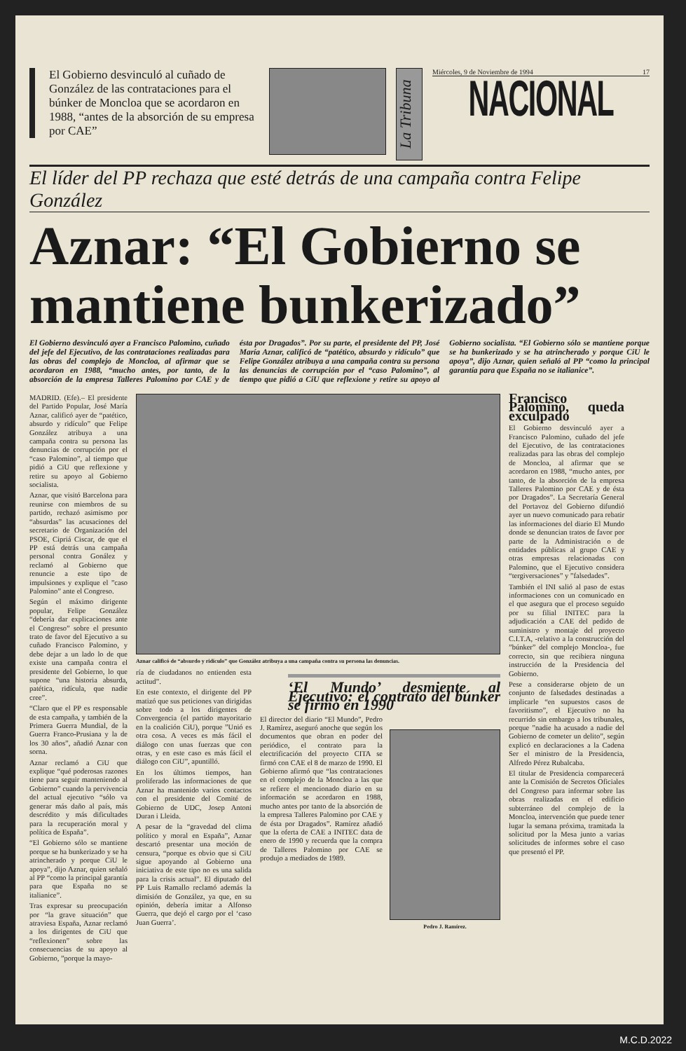El Gobierno desvinculó al cuñado de González de las contrataciones para el búnker de Moncloa que se acordaron en 1988, “antes de la absorción de su empresa por CAE”
La Tribuna
Miércoles, 9 de Noviembre de 1994 17
NACIONAL
El líder del PP rechaza que esté detrás de una campaña contra Felipe González
Aznar: “El Gobierno se mantiene bunkerizado”
El Gobierno desvinculó ayer a Francisco Palomino, cuñado del jefe del Ejecutivo, de las contrataciones realizadas para las obras del complejo de Moncloa, al afirmar que se acordaron en 1988, “mucho antes, por tanto, de la absorción de la empresa Talleres Palomino por CAE y de ésta por Dragados”. Por su parte, el presidente del PP, José María Aznar, calificó de “patético, absurdo y ridículo” que Felipe González atribuya a una campaña contra su persona las denuncias de corrupción por el “caso Palomino”, al tiempo que pidió a CiU que reflexione y retire su apoyo al Gobierno socialista. “El Gobierno sólo se mantiene porque se ha bunkerizado y se ha atrincherado y porque CiU le apoya”, dijo Aznar, quien señaló al PP “como la principal garantía para que España no se italianice”.
MADRID. (Efe).– El presidente del Partido Popular, José María Aznar, calificó ayer de “patético, absurdo y ridículo” que Felipe González atribuya a una campaña contra su persona las denuncias de corrupción por el “caso Palomino”, al tiempo que pidió a CiU que reflexione y retire su apoyo al Gobierno socialista.
Aznar, que visitó Barcelona para reunirse con miembros de su partido, rechazó asimismo por “absurdas” las acusaciones del secretario de Organización del PSOE, Cipriá Ciscar, de que el PP está detrás una campaña personal contra Gonález y reclamó al Gobierno que renuncie a este tipo de impulsiones y explique el ”caso Palomino” ante el Congreso.
Según el máximo dirigente popular, Felipe González “debería dar explicaciones ante el Congreso” sobre el presunto trato de favor del Ejecutivo a su cuñado Francisco Palomino, y debe dejar a un lado lo de que existe una campaña contra el presidente del Gobierno, lo que supone “una historia absurda, patética, ridícula, que nadie cree”.
“Claro que el PP es responsable de esta campaña, y también de la Primera Guerra Mundial, de la Guerra Franco-Prusiana y la de los 30 años”, añadió Aznar con sorna.
Aznar reclamó a CiU que explique “qué poderosas razones tiene para seguir manteniendo al Gobierno” cuando la pervivencia del actual ejecutivo “sólo va generar más daño al país, más descrédito y más dificultades para la recuperación moral y política de España”.
“El Gobierno sólo se mantiene porque se ha bunkerizado y se ha atrincherado y porque CiU le apoya”, dijo Aznar, quien señaló al PP “como la principal garantía para que España no se italianice”.
Tras expresar su preocupación por “la grave situación” que atraviesa España, Aznar reclamó a los dirigentes de CiU que “reflexionen” sobre las consecuencias de su apoyo al Gobierno, ”porque la mayo-
Aznar calificó de “absurdo y ridículo” que González atribuya a una campaña contra su persona las denuncias.
ría de ciudadanos no entienden esta actitud”.
En este contexto, el dirigente del PP matizó que sus peticiones van dirigidas sobre todo a los dirigentes de Convergencia (el partido mayoritario en la coalición CiU), porque ”Unió es otra cosa. A veces es más fácil el diálogo con unas fuerzas que con otras, y en este caso es más fácil el diálogo con CiU”, apuntilló.
En los últimos tiempos, han proliferado las informaciones de que Aznar ha mantenido varios contactos con el presidente del Comité de Gobierno de UDC, Josep Antoni Duran i Lleida.
A pesar de la “gravedad del clima político y moral en España”, Aznar descartó presentar una moción de censura, “porque es obvio que si CiU sigue apoyando al Gobierno una iniciativa de este tipo no es una salida para la crisis actual”. El diputado del PP Luis Ramallo reclamó además la dimisión de González, ya que, en su opinión, debería imitar a Alfonso Guerra, que dejó el cargo por el ‘caso Juan Guerra’.
‘El Mundo’ desmiente al Ejecutivo: el contrato del búnker se firmó en 1990
El director del diario “El Mundo”, Pedro J. Ramírez, aseguró anoche que según los documentos que obran en poder del periódico, el contrato para la electrificación del proyecto CITA se firmó con CAE el 8 de marzo de 1990. El Gobierno afirmó que “las contrataciones en el complejo de la Moncloa a las que se refiere el mencionado diario en su información se acordaron en 1988, mucho antes por tanto de la absorción de la empresa Talleres Palomino por CAE y de ésta por Dragados”. Ramírez añadió que la oferta de CAE a INITEC data de enero de 1990 y recuerda que la compra de Talleres Palomino por CAE se produjo a mediados de 1989.
Pedro J. Ramírez.
Francisco Palomino, queda exculpado
El Gobierno desvinculó ayer a Francisco Palomino, cuñado del jefe del Ejecutivo, de las contrataciones realizadas para las obras del complejo de Moncloa, al afirmar que se acordaron en 1988, “mucho antes, por tanto, de la absorción de la empresa Talleres Palomino por CAE y de ésta por Dragados”. La Secretaría General del Portavoz del Gobierno difundió ayer un nuevo comunicado para rebatir las informaciones del diario El Mundo donde se denuncian tratos de favor por parte de la Administración o de entidades públicas al grupo CAE y otras empresas relacionadas con Palomino, que el Ejecutivo considera “tergiversaciones” y ”falsedades”.
También el INI salió al paso de estas informaciones con un comunicado en el que asegura que el proceso seguido por su filial INITEC para la adjudicación a CAE del pedido de suministro y montaje del proyecto C.I.T.A, -relativo a la construcción del ”búnker” del complejo Moncloa-, fue correcto, sin que recibiera ninguna instrucción de la Presidencia del Gobierno.
Pese a considerarse objeto de un conjunto de falsedades destinadas a implicarle “en supuestos casos de favoritismo”, el Ejecutivo no ha recurrido sin embargo a los tribunales, porque ”nadie ha acusado a nadie del Gobierno de cometer un delito”, según explicó en declaraciones a la Cadena Ser el ministro de la Presidencia, Alfredo Pérez Rubalcaba.
El titular de Presidencia comparecerá ante la Comisión de Secretos Oficiales del Congreso para informar sobre las obras realizadas en el edificio subterráneo del complejo de la Moncloa, intervención que puede tener lugar la semana próxima, tramitada la solicitud por la Mesa junto a varias solicitudes de informes sobre el caso que presentó el PP.
M.C.D.2022